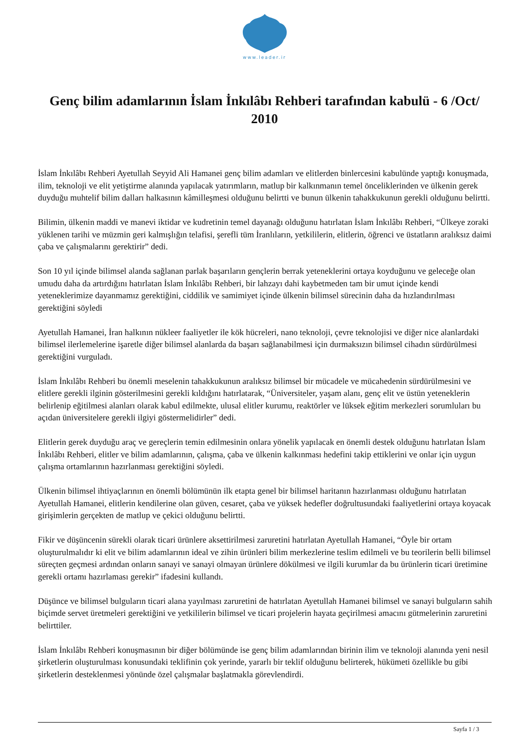www.leader.ir
Genç bilim adamlarının İslam İnkılâbı Rehberi tarafından kabulü - 6 /Oct/ 2010
İslam İnkılâbı Rehberi Ayetullah Seyyid Ali Hamanei genç bilim adamları ve elitlerden binlercesini kabulünde yaptığı konuşmada, ilim, teknoloji ve elit yetiştirme alanında yapılacak yatırımların, matlup bir kalkınmanın temel önceliklerinden ve ülkenin gerek duyduğu muhtelif bilim dalları halkasının kâmilleşmesi olduğunu belirtti ve bunun ülkenin tahakkukunun gerekli olduğunu belirtti.
Bilimin, ülkenin maddi ve manevi iktidar ve kudretinin temel dayanağı olduğunu hatırlatan İslam İnkılâbı Rehberi, “Ülkeye zoraki yüklenen tarihi ve müzmin geri kalmışlığın telafisi, şerefli tüm İranlıların, yetkililerin, elitlerin, öğrenci ve üstatların aralıksız daimi çaba ve çalışmalarını gerektirir” dedi.
Son 10 yıl içinde bilimsel alanda sağlanan parlak başarıların gençlerin berrak yeteneklerini ortaya koyduğunu ve geleceğe olan umudu daha da artırdığını hatırlatan İslam İnkılâbı Rehberi, bir lahzayı dahi kaybetmeden tam bir umut içinde kendi yeteneklerimize dayanmamız gerektiğini, ciddilik ve samimiyet içinde ülkenin bilimsel sürecinin daha da hızlandırılması gerektiğini söyledi
Ayetullah Hamanei, İran halkının nükleer faaliyetler ile kök hücreleri, nano teknoloji, çevre teknolojisi ve diğer nice alanlardaki bilimsel ilerlemelerine işaretle diğer bilimsel alanlarda da başarı sağlanabilmesi için durmaksızın bilimsel cihadın sürdürülmesi gerektiğini vurguladı.
İslam İnkılâbı Rehberi bu önemli meselenin tahakkukunun aralıksız bilimsel bir mücadele ve mücahedenin sürdürülmesini ve elitlere gerekli ilginin gösterilmesini gerekli kıldığını hatırlatarak, “Üniversiteler, yaşam alanı, genç elit ve üstün yeteneklerin belirlenip eğitilmesi alanları olarak kabul edilmekte, ulusal elitler kurumu, reaktörler ve lüksek eğitim merkezleri sorumluları bu açıdan üniversitelere gerekli ilgiyi göstermelidirler” dedi.
Elitlerin gerek duyduğu araç ve gereçlerin temin edilmesinin onlara yönelik yapılacak en önemli destek olduğunu hatırlatan İslam İnkılâbı Rehberi, elitler ve bilim adamlarının, çalışma, çaba ve ülkenin kalkınması hedefini takip ettiklerini ve onlar için uygun çalışma ortamlarının hazırlanması gerektiğini söyledi.
Ülkenin bilimsel ihtiyaçlarının en önemli bölümünün ilk etapta genel bir bilimsel haritanın hazırlanması olduğunu hatırlatan Ayetullah Hamanei, elitlerin kendilerine olan güven, cesaret, çaba ve yüksek hedefler doğrultusundaki faaliyetlerini ortaya koyacak girişimlerin gerçekten de matlup ve çekici olduğunu belirtti.
Fikir ve düşüncenin sürekli olarak ticari ürünlere aksettirilmesi zaruretini hatırlatan Ayetullah Hamanei, “Öyle bir ortam oluşturulmalıdır ki elit ve bilim adamlarının ideal ve zihin ürünleri bilim merkezlerine teslim edilmeli ve bu teorilerin belli bilimsel süreçten geçmesi ardından onların sanayi ve sanayi olmayan ürünlere dökülmesi ve ilgili kurumlar da bu ürünlerin ticari üretimine gerekli ortamı hazırlaması gerekir” ifadesini kullandı.
Düşünce ve bilimsel bulguların ticari alana yayılması zaruretini de hatırlatan Ayetullah Hamanei bilimsel ve sanayi bulguların sahih biçimde servet üretmeleri gerektiğini ve yetkililerin bilimsel ve ticari projelerin hayata geçirilmesi amacını gütmelerinin zaruretini belirttiler.
İslam İnkılâbı Rehberi konuşmasının bir diğer bölümünde ise genç bilim adamlarından birinin ilim ve teknoloji alanında yeni nesil şirketlerin oluşturulması konusundaki teklifinin çok yerinde, yararlı bir teklif olduğunu belirterek, hükümeti özellikle bu gibi şirketlerin desteklenmesi yönünde özel çalışmalar başlatmakla görevlendirdi.
Sayfa 1 / 3